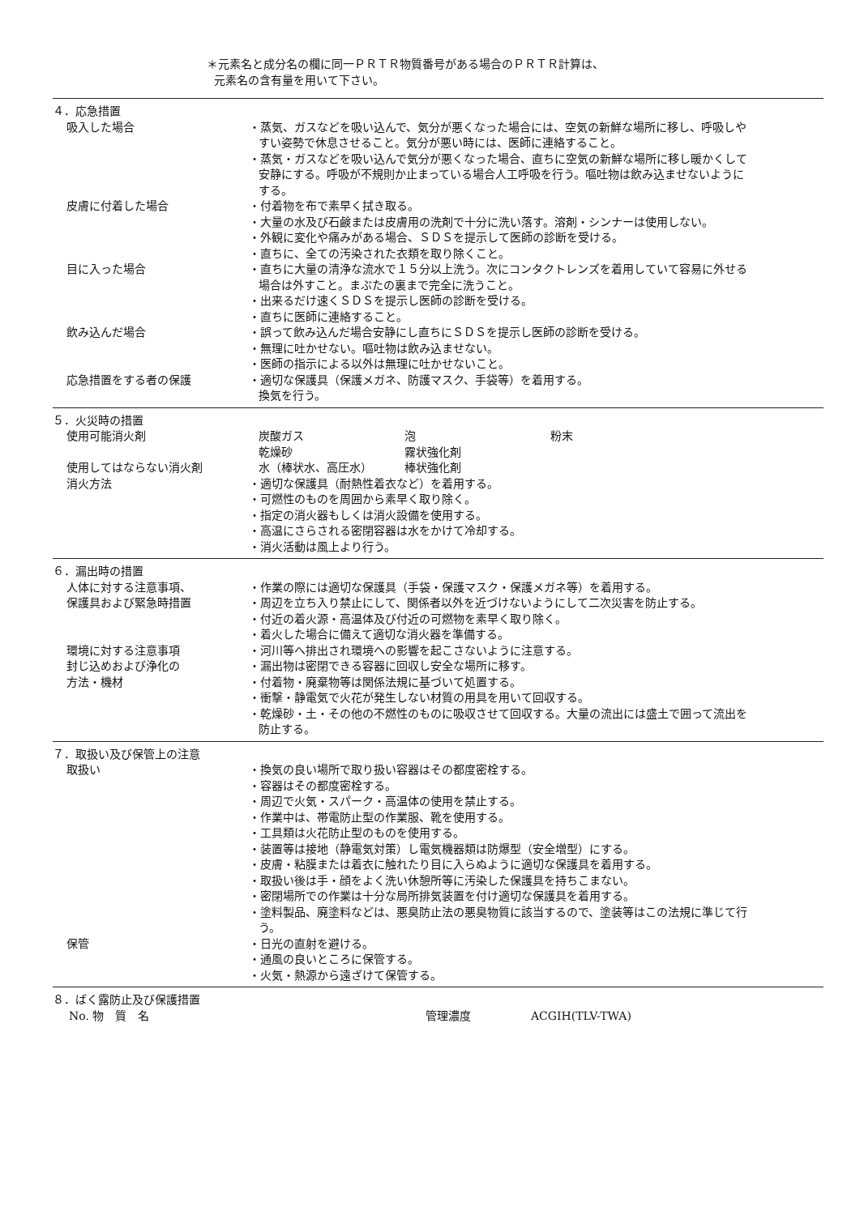＊元素名と成分名の欄に同一ＰＲＴＲ物質番号がある場合のＰＲＴＲ計算は、
元素名の含有量を用いて下さい。
４．応急措置
吸入した場合 ・蒸気、ガスなどを吸い込んで、気分が悪くなった場合には、空気の新鮮な場所に移し、呼吸しやすい姿勢で休息させること。気分が悪い時には、医師に連絡すること。
・蒸気・ガスなどを吸い込んで気分が悪くなった場合、直ちに空気の新鮮な場所に移し暖かくして安静にする。呼吸が不規則か止まっている場合人工呼吸を行う。嘔吐物は飲み込ませないようにする。
皮膚に付着した場合 ・付着物を布で素早く拭き取る。
・大量の水及び石鹸または皮膚用の洗剤で十分に洗い落す。溶剤・シンナーは使用しない。
・外観に変化や痛みがある場合、ＳＤＳを提示して医師の診断を受ける。
・直ちに、全ての汚染された衣類を取り除くこと。
目に入った場合 ・直ちに大量の清浄な流水で１５分以上洗う。次にコンタクトレンズを着用していて容易に外せる場合は外すこと。まぶたの裏まで完全に洗うこと。
・出来るだけ速くＳＤＳを提示し医師の診断を受ける。
・直ちに医師に連絡すること。
飲み込んだ場合 ・誤って飲み込んだ場合安静にし直ちにＳＤＳを提示し医師の診断を受ける。
・無理に吐かせない。嘔吐物は飲み込ませない。
・医師の指示による以外は無理に吐かせないこと。
応急措置をする者の保護 ・適切な保護具（保護メガネ、防護マスク、手袋等）を着用する。
換気を行う。
５．火災時の措置
使用可能消火剤 炭酸ガス 泡 粉末 乾燥砂 霧状強化剤
使用してはならない消火剤 水（棒状水、高圧水） 棒状強化剤
消火方法 ・適切な保護具（耐熱性着衣など）を着用する。
・可燃性のものを周囲から素早く取り除く。
・指定の消火器もしくは消火設備を使用する。
・高温にさらされる密閉容器は水をかけて冷却する。
・消火活動は風上より行う。
６．漏出時の措置
人体に対する注意事項、
保護具および緊急時措置
・作業の際には適切な保護具（手袋・保護マスク・保護メガネ等）を着用する。
・周辺を立ち入り禁止にして、関係者以外を近づけないようにして二次災害を防止する。
・付近の着火源・高温体及び付近の可燃物を素早く取り除く。
・着火した場合に備えて適切な消火器を準備する。
環境に対する注意事項 ・河川等へ排出され環境への影響を起こさないように注意する。
封じ込めおよび浄化の
方法・機材
・漏出物は密閉できる容器に回収し安全な場所に移す。
・付着物・廃棄物等は関係法規に基づいて処置する。
・衝撃・静電気で火花が発生しない材質の用具を用いて回収する。
・乾燥砂・土・その他の不燃性のものに吸収させて回収する。大量の流出には盛土で囲って流出を防止する。
７．取扱い及び保管上の注意
取扱い ・換気の良い場所で取り扱い容器はその都度密栓する。
・容器はその都度密栓する。
・周辺で火気・スパーク・高温体の使用を禁止する。
・作業中は、帯電防止型の作業服、靴を使用する。
・工具類は火花防止型のものを使用する。
・装置等は接地（静電気対策）し電気機器類は防爆型（安全増型）にする。
・皮膚・粘膜または着衣に触れたり目に入らぬように適切な保護具を着用する。
・取扱い後は手・顔をよく洗い休憩所等に汚染した保護具を持ちこまない。
・密閉場所での作業は十分な局所排気装置を付け適切な保護具を着用する。
・塗料製品、廃塗料などは、悪臭防止法の悪臭物質に該当するので、塗装等はこの法規に準じて行う。
保管 ・日光の直射を避ける。
・通風の良いところに保管する。
・火気・熱源から遠ざけて保管する。
８．ばく露防止及び保護措置
No. 物　質　名 管理濃度 ACGIH(TLV-TWA)